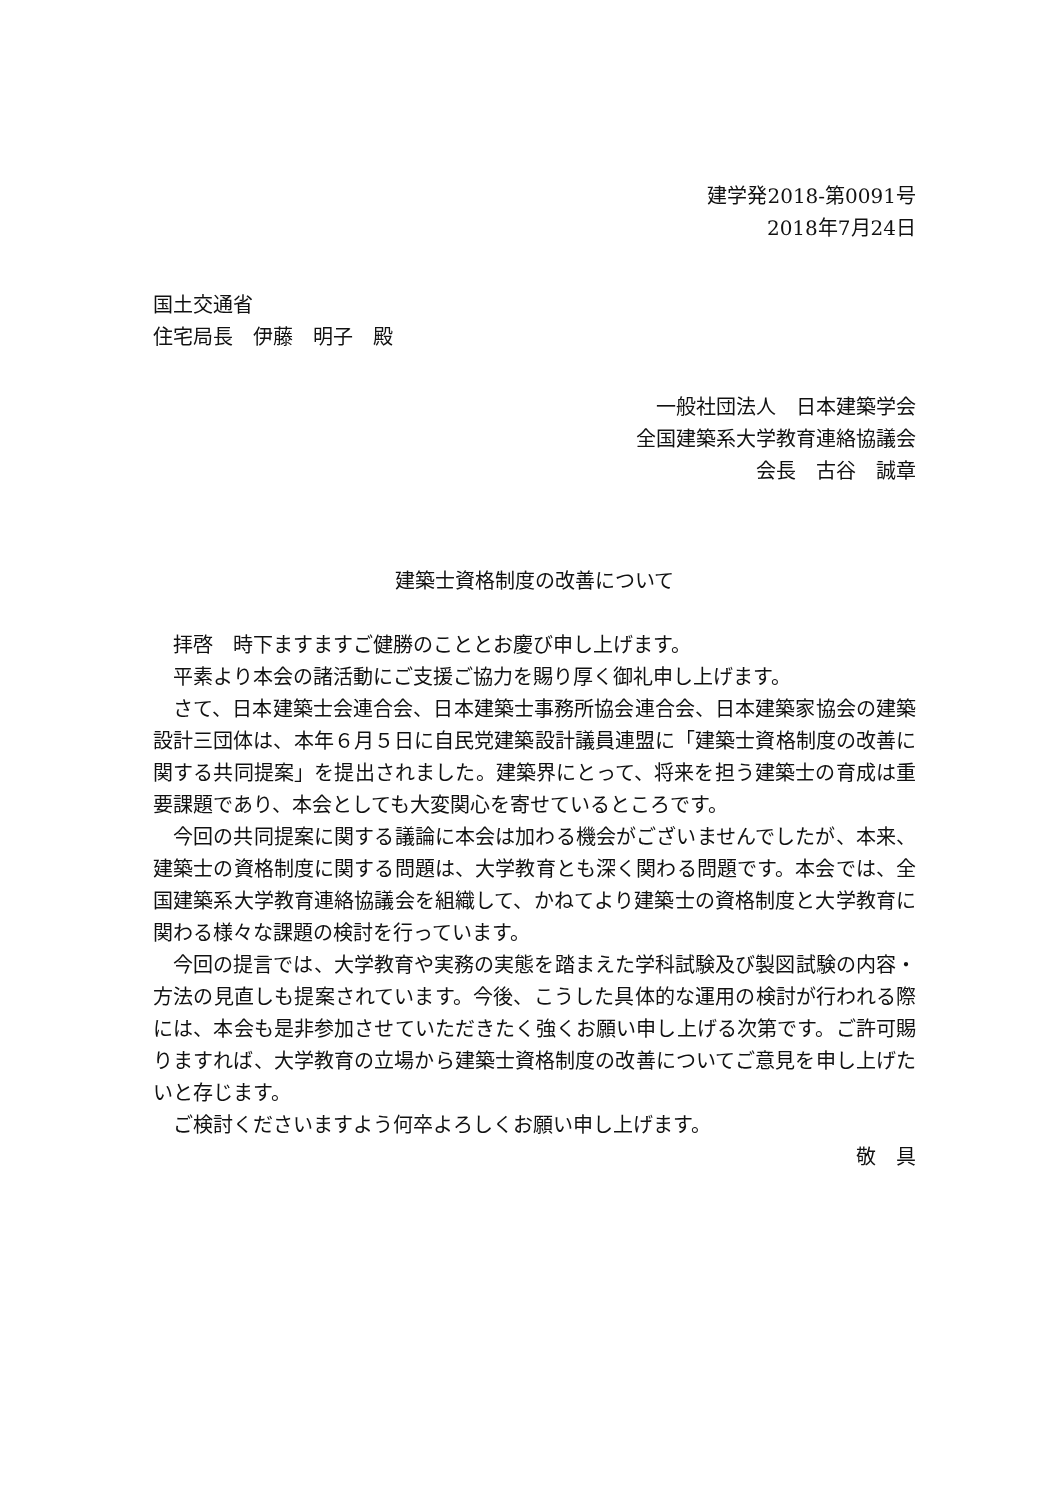建学発2018-第0091号
2018年7月24日
国土交通省
住宅局長　伊藤　明子　殿
一般社団法人　日本建築学会　
全国建築系大学教育連絡協議会
会長　古谷　誠章
建築士資格制度の改善について
拝啓　時下ますますご健勝のこととお慶び申し上げます。
平素より本会の諸活動にご支援ご協力を賜り厚く御礼申し上げます。
さて、日本建築士会連合会、日本建築士事務所協会連合会、日本建築家協会の建築設計三団体は、本年６月５日に自民党建築設計議員連盟に「建築士資格制度の改善に関する共同提案」を提出されました。建築界にとって、将来を担う建築士の育成は重要課題であり、本会としても大変関心を寄せているところです。
今回の共同提案に関する議論に本会は加わる機会がございませんでしたが、本来、建築士の資格制度に関する問題は、大学教育とも深く関わる問題です。本会では、全国建築系大学教育連絡協議会を組織して、かねてより建築士の資格制度と大学教育に関わる様々な課題の検討を行っています。
今回の提言では、大学教育や実務の実態を踏まえた学科試験及び製図試験の内容・方法の見直しも提案されています。今後、こうした具体的な運用の検討が行われる際には、本会も是非参加させていただきたく強くお願い申し上げる次第です。ご許可賜りますれば、大学教育の立場から建築士資格制度の改善についてご意見を申し上げたいと存じます。
ご検討くださいますよう何卒よろしくお願い申し上げます。
敬　具